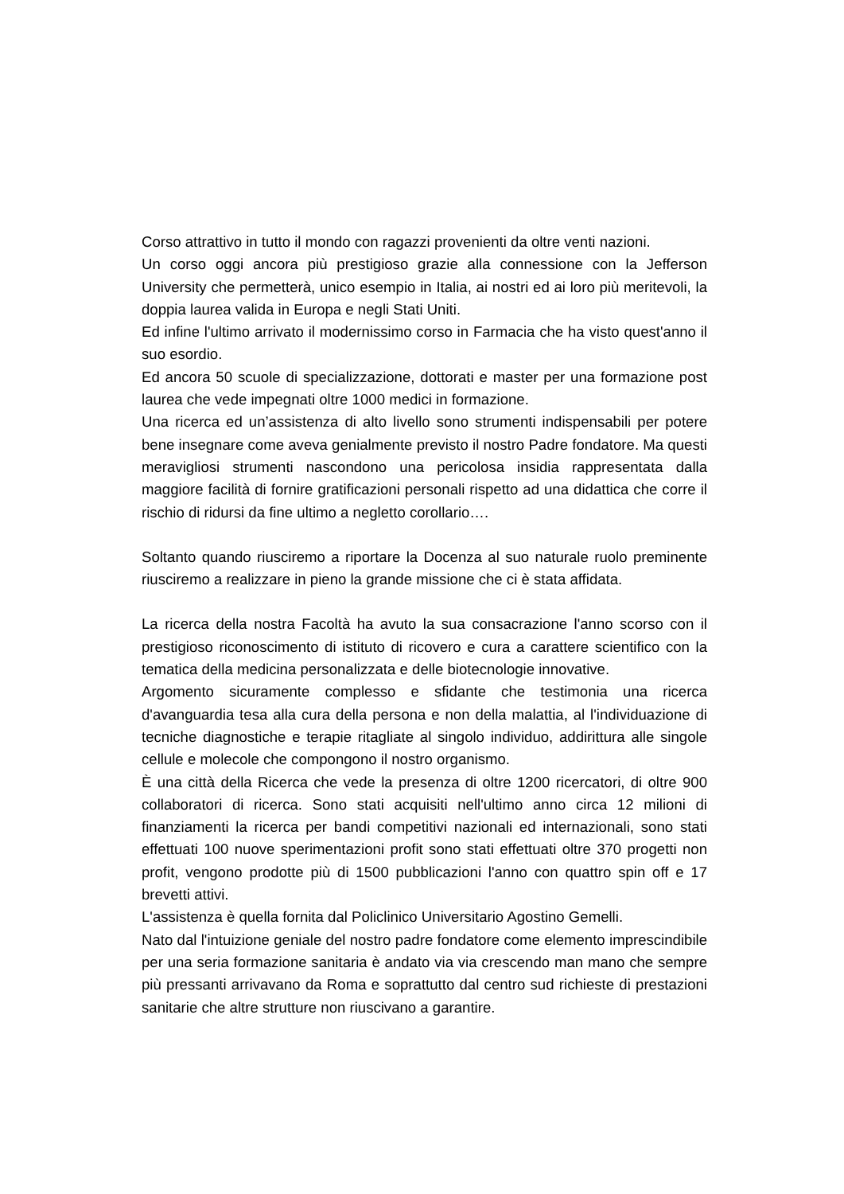Corso attrattivo in tutto il mondo con ragazzi provenienti da oltre venti nazioni.
Un corso oggi ancora più prestigioso grazie alla connessione con la Jefferson University che permetterà, unico esempio in Italia, ai nostri ed ai loro più meritevoli, la doppia laurea valida in Europa e negli Stati Uniti.
Ed infine l'ultimo arrivato il modernissimo corso in Farmacia che ha visto quest'anno il suo esordio.
Ed ancora 50 scuole di specializzazione, dottorati e master per una formazione post laurea che vede impegnati oltre 1000 medici in formazione.
Una ricerca ed un’assistenza di alto livello sono strumenti indispensabili per potere bene insegnare come aveva genialmente previsto il nostro Padre fondatore. Ma questi meravigliosi strumenti nascondono una pericolosa insidia rappresentata dalla maggiore facilità di fornire gratificazioni personali rispetto ad una didattica che corre il rischio di ridursi da fine ultimo a negletto corollario….
Soltanto quando riusciremo a riportare la Docenza al suo naturale ruolo preminente riusciremo a realizzare in pieno la grande missione che ci è stata affidata.
La ricerca della nostra Facoltà ha avuto la sua consacrazione l'anno scorso con il prestigioso riconoscimento di istituto di ricovero e cura a carattere scientifico con la tematica della medicina personalizzata e delle biotecnologie innovative.
Argomento sicuramente complesso e sfidante che testimonia una ricerca d'avanguardia tesa alla cura della persona e non della malattia, al l'individuazione di tecniche diagnostiche e terapie ritagliate al singolo individuo, addirittura alle singole cellule e molecole che compongono il nostro organismo.
È una città della Ricerca che vede la presenza di oltre 1200 ricercatori, di oltre 900 collaboratori di ricerca. Sono stati acquisiti nell'ultimo anno circa 12 milioni di finanziamenti la ricerca per bandi competitivi nazionali ed internazionali, sono stati effettuati 100 nuove sperimentazioni profit sono stati effettuati oltre 370 progetti non profit, vengono prodotte più di 1500 pubblicazioni l'anno con quattro spin off e 17 brevetti attivi.
L'assistenza è quella fornita dal Policlinico Universitario Agostino Gemelli.
Nato dal l'intuizione geniale del nostro padre fondatore come elemento imprescindibile per una seria formazione sanitaria è andato via via crescendo man mano che sempre più pressanti arrivavano da Roma e soprattutto dal centro sud richieste di prestazioni sanitarie che altre strutture non riuscivano a garantire.